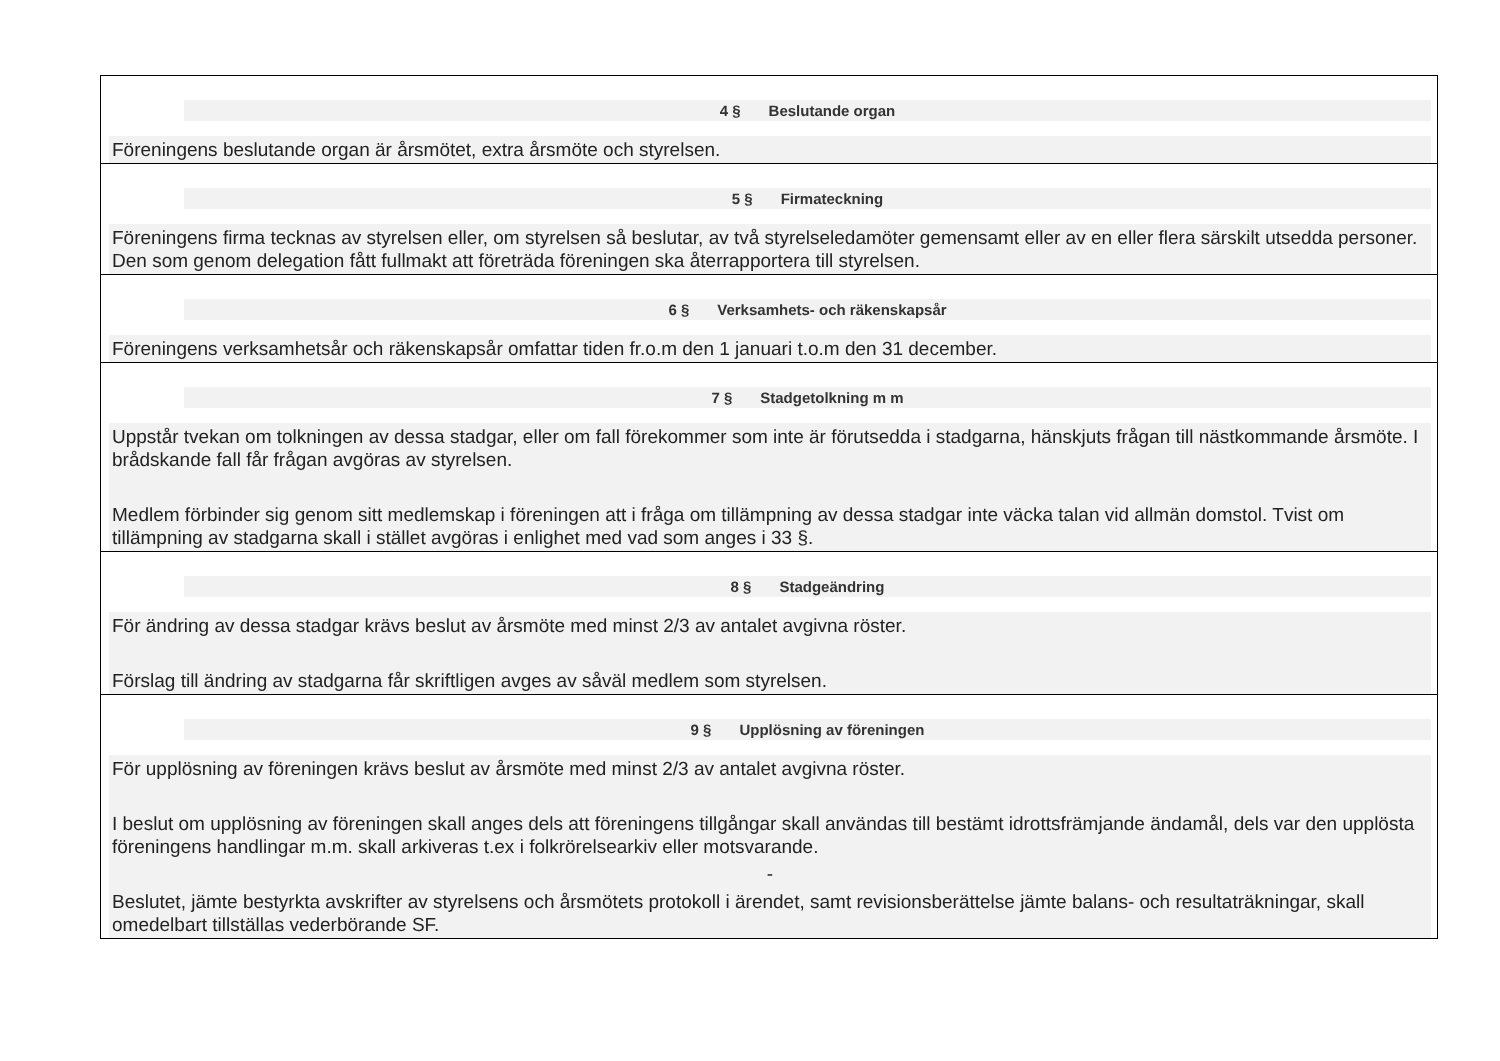4 § Beslutande organ
Föreningens beslutande organ är årsmötet, extra årsmöte och styrelsen.
5 § Firmateckning
Föreningens firma tecknas av styrelsen eller, om styrelsen så beslutar, av två styrelseledamöter gemensamt eller av en eller flera särskilt utsedda personer. Den som genom delegation fått fullmakt att företräda föreningen ska återrapportera till styrelsen.
6 § Verksamhets- och räkenskapsår
Föreningens verksamhetsår och räkenskapsår omfattar tiden fr.o.m den 1 januari t.o.m den 31 december.
7 § Stadgetolkning m m
Uppstår tvekan om tolkningen av dessa stadgar, eller om fall förekommer som inte är förutsedda i stadgarna, hänskjuts frågan till nästkommande årsmöte. I brådskande fall får frågan avgöras av styrelsen.
Medlem förbinder sig genom sitt medlemskap i föreningen att i fråga om tillämpning av dessa stadgar inte väcka talan vid allmän domstol. Tvist om tillämpning av stadgarna skall i stället avgöras i enlighet med vad som anges i 33 §.
8 § Stadgeändring
För ändring av dessa stadgar krävs beslut av årsmöte med minst 2/3 av antalet avgivna röster.
Förslag till ändring av stadgarna får skriftligen avges av såväl medlem som styrelsen.
9 § Upplösning av föreningen
För upplösning av föreningen krävs beslut av årsmöte med minst 2/3 av antalet avgivna röster.
I beslut om upplösning av föreningen skall anges dels att föreningens tillgångar skall användas till bestämt idrottsfrämjande ändamål, dels var den upplösta föreningens handlingar m.m. skall arkiveras t.ex i folkrörelsearkiv eller motsvarande.
-
Beslutet, jämte bestyrkta avskrifter av styrelsens och årsmötets protokoll i ärendet, samt revisionsberättelse jämte balans- och resultaträkningar, skall omedelbart tillställas vederbörande SF.